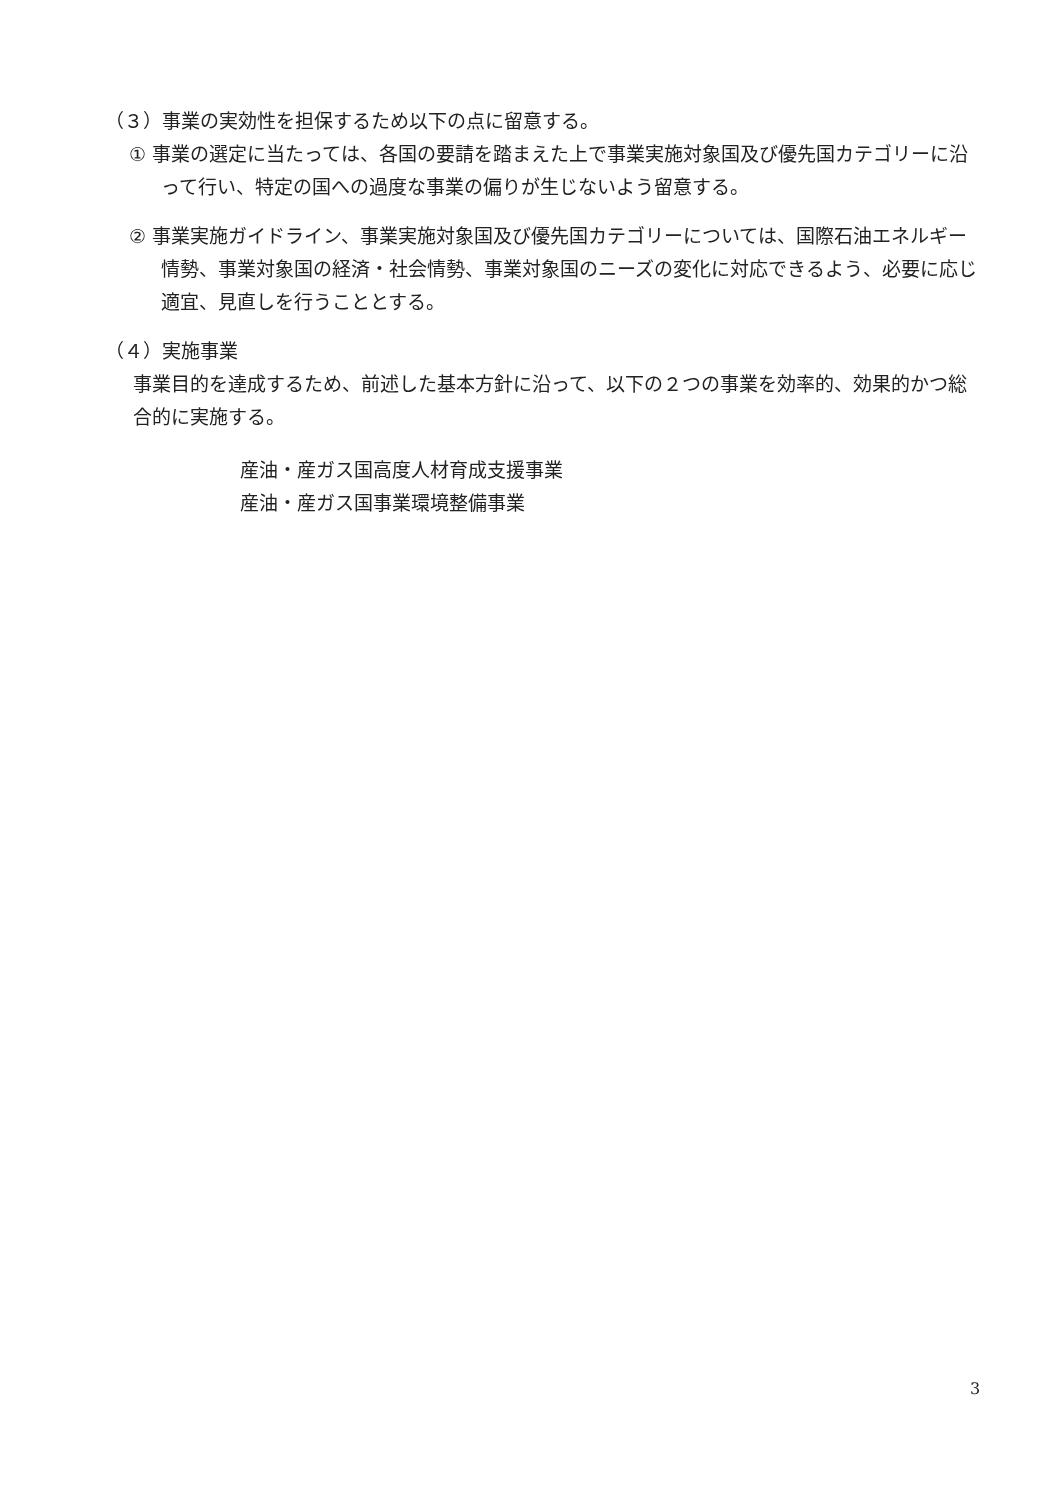（３）事業の実効性を担保するため以下の点に留意する。
① 事業の選定に当たっては、各国の要請を踏まえた上で事業実施対象国及び優先国カテゴリーに沿って行い、特定の国への過度な事業の偏りが生じないよう留意する。
② 事業実施ガイドライン、事業実施対象国及び優先国カテゴリーについては、国際石油エネルギー情勢、事業対象国の経済・社会情勢、事業対象国のニーズの変化に対応できるよう、必要に応じ適宜、見直しを行うこととする。
（４）実施事業
事業目的を達成するため、前述した基本方針に沿って、以下の２つの事業を効率的、効果的かつ総合的に実施する。
産油・産ガス国高度人材育成支援事業
産油・産ガス国事業環境整備事業
3